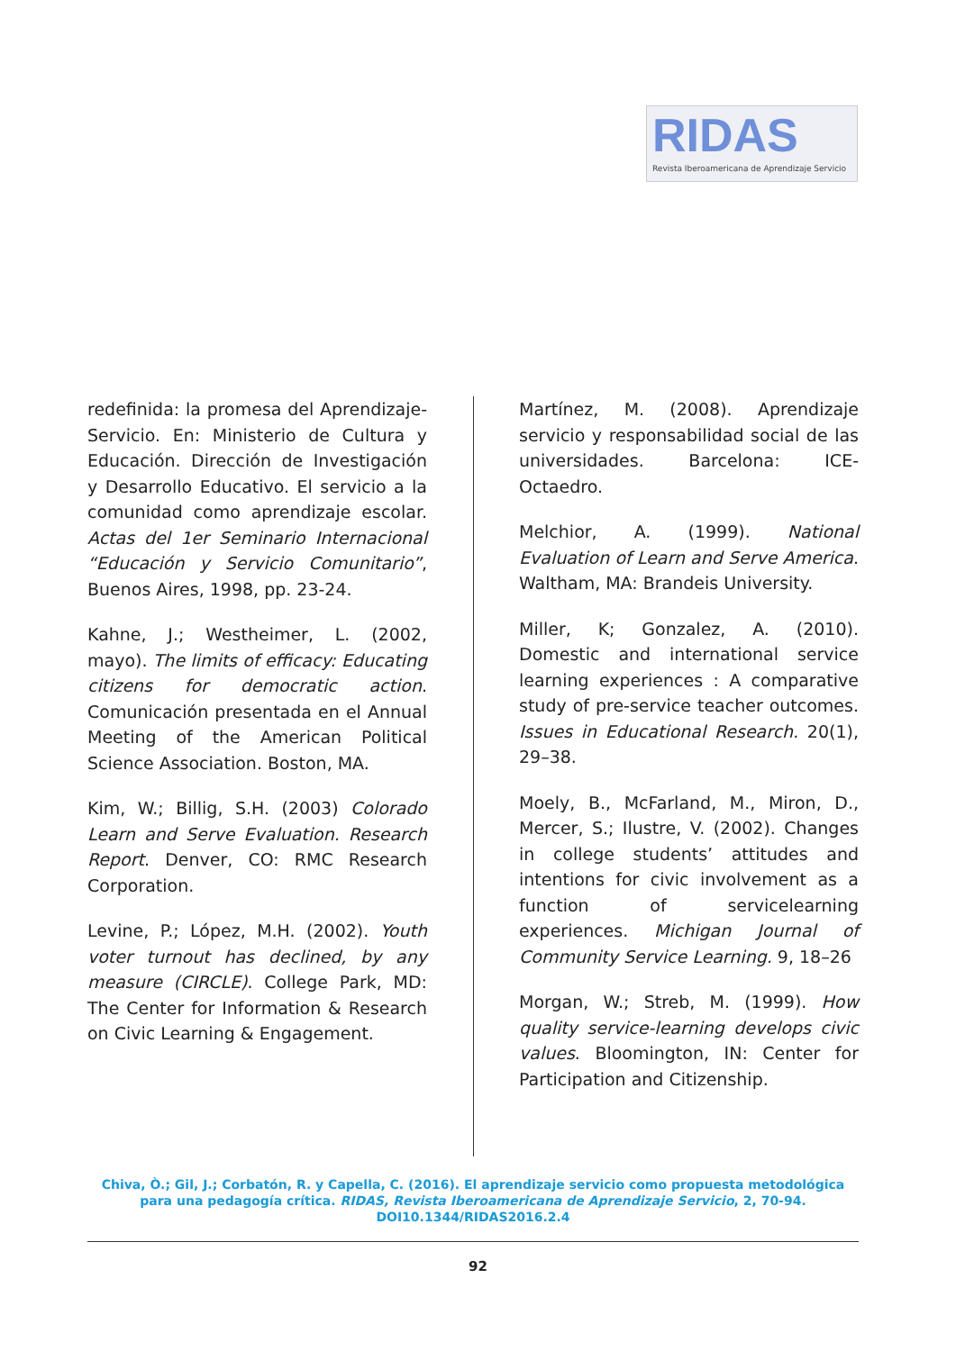RIDAS
Revista Iberoamericana de Aprendizaje Servicio
redefinida: la promesa del Aprendizaje-Servicio. En: Ministerio de Cultura y Educación. Dirección de Investigación y Desarrollo Educativo. El servicio a la comunidad como aprendizaje escolar. Actas del 1er Seminario Internacional “Educación y Servicio Comunitario”, Buenos Aires, 1998, pp. 23-24.
Kahne, J.; Westheimer, L. (2002, mayo). The limits of efficacy: Educating citizens for democratic action. Comunicación presentada en el Annual Meeting of the American Political Science Association. Boston, MA.
Kim, W.; Billig, S.H. (2003) Colorado Learn and Serve Evaluation. Research Report. Denver, CO: RMC Research Corporation.
Levine, P.; López, M.H. (2002). Youth voter turnout has declined, by any measure (CIRCLE). College Park, MD: The Center for Information & Research on Civic Learning & Engagement.
Martínez, M. (2008). Aprendizaje servicio y responsabilidad social de las universidades. Barcelona: ICE-Octaedro.
Melchior, A. (1999). National Evaluation of Learn and Serve America. Waltham, MA: Brandeis University.
Miller, K; Gonzalez, A. (2010). Domestic and international service learning experiences : A comparative study of pre-service teacher outcomes. Issues in Educational Research. 20(1), 29–38.
Moely, B., McFarland, M., Miron, D., Mercer, S.; Ilustre, V. (2002). Changes in college students’ attitudes and intentions for civic involvement as a function of servicelearning experiences. Michigan Journal of Community Service Learning. 9, 18–26
Morgan, W.; Streb, M. (1999). How quality service-learning develops civic values. Bloomington, IN: Center for Participation and Citizenship.
Chiva, Ò.; Gil, J.; Corbatón, R. y Capella, C. (2016). El aprendizaje servicio como propuesta metodológica para una pedagogía crítica. RIDAS, Revista Iberoamericana de Aprendizaje Servicio, 2, 70-94. DOI10.1344/RIDAS2016.2.4
92